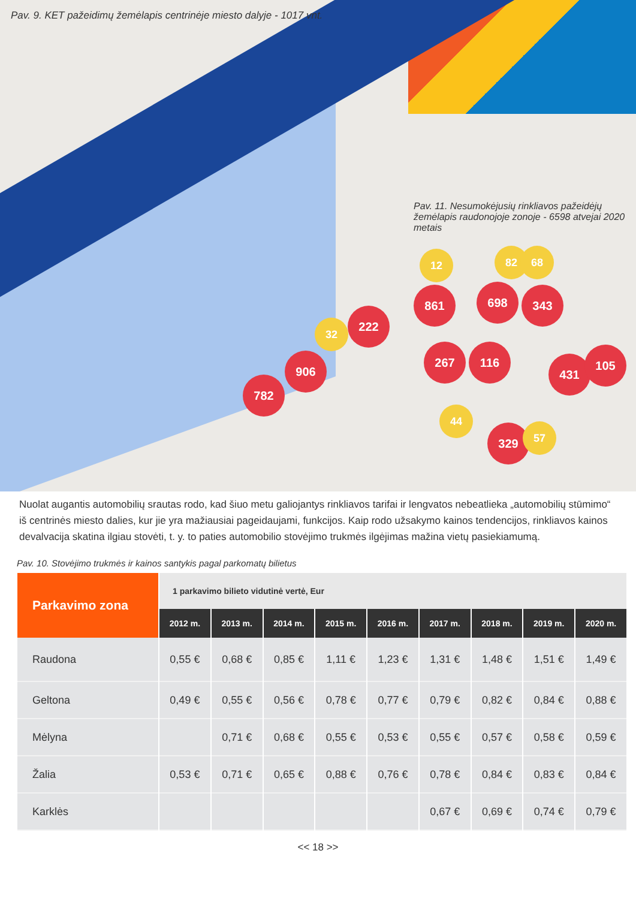Pav. 9. KET pažeidimų žemėlapis centrinėje miesto dalyje - 1017 vnt.
Pav. 11. Nesumokėjusių rinkliavos pažeidėjų žemėlapis raudonojoje zonoje - 6598 atvejai 2020 metais
861 698 343
222
906
782
267 116
431
105
329
12 82 68
32
44
57
Nuolat augantis automobilių srautas rodo, kad šiuo metu galiojantys rinkliavos tarifai ir lengvatos nebeatlieka „automobilių stūmimo“ iš centrinės miesto dalies, kur jie yra mažiausiai pageidaujami, funkcijos. Kaip rodo užsakymo kainos tendencijos, rinkliavos kainos devalvacija skatina ilgiau stovėti, t. y. to paties automobilio stovėjimo trukmės ilgėjimas mažina vietų pasiekiamumą.
Pav. 10. Stovėjimo trukmės ir kainos santykis pagal parkomatų bilietus
| Parkavimo zona | 1 parkavimo bilieto vidutinė vertė, Eur | | | | | | | | |
| --- | --- | --- | --- | --- | --- | --- | --- | --- | --- |
| | 2012 m. | 2013 m. | 2014 m. | 2015 m. | 2016 m. | 2017 m. | 2018 m. | 2019 m. | 2020 m. |
| Raudona | 0,55 € | 0,68 € | 0,85 € | 1,11 € | 1,23 € | 1,31 € | 1,48 € | 1,51 € | 1,49 € |
| Geltona | 0,49 € | 0,55 € | 0,56 € | 0,78 € | 0,77 € | 0,79 € | 0,82 € | 0,84 € | 0,88 € |
| Mėlyna | | 0,71 € | 0,68 € | 0,55 € | 0,53 € | 0,55 € | 0,57 € | 0,58 € | 0,59 € |
| Žalia | 0,53 € | 0,71 € | 0,65 € | 0,88 € | 0,76 € | 0,78 € | 0,84 € | 0,83 € | 0,84 € |
| Karklės | | | | | | 0,67 € | 0,69 € | 0,74 € | 0,79 € |
<< 18 >>